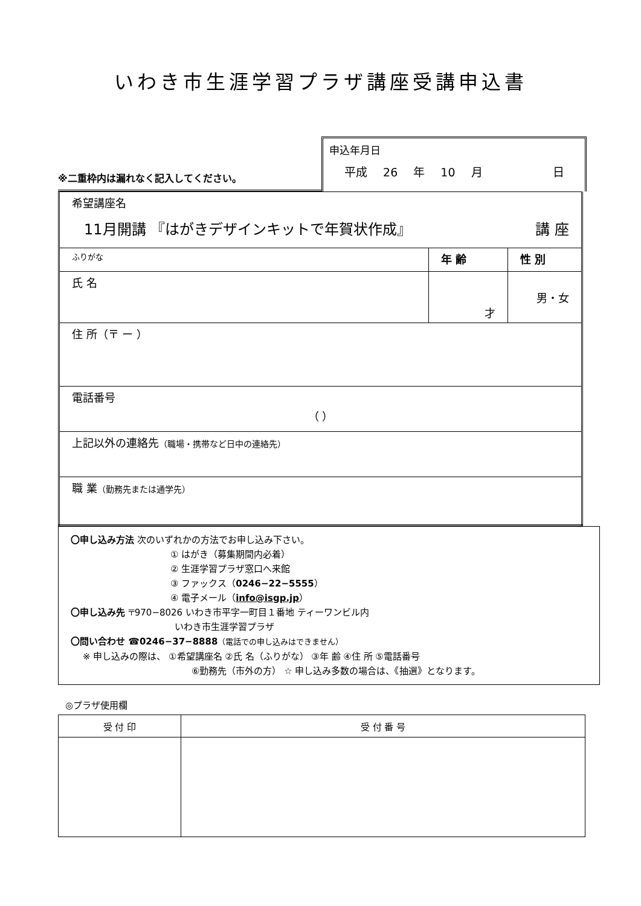いわき市生涯学習プラザ講座受講申込書
※二重枠内は漏れなく記入してください。
申込年月日
平成 26 年 10 月 日
| 希望講座名 11月開講 『はがきデザインキットで年賀状作成』 講 座 | | |
| ふりがな | 年 齢 | 性 別 |
| 氏 名 | 才 | 男・女 |
| 住 所（〒 ー ） | | |
| 電話番号 （ ） | | |
| 上記以外の連絡先 （職場・携帯など日中の連絡先） | | |
| 職 業 （勤務先または通学先） | | |
〇申し込み方法 次のいずれかの方法でお申し込み下さい。
① はがき（募集期間内必着）
② 生涯学習プラザ窓口へ来館
③ ファックス（0246−22−5555）
④ 電子メール（info@isgp.jp）
〇申し込み先 〒970−8026 いわき市平字一町目１番地 ティーワンビル内
いわき市生涯学習プラザ
〇問い合わせ ☎0246−37−8888（電話での申し込みはできません）
※ 申し込みの際は、 ①希望講座名 ②氏 名（ふりがな） ③年 齢 ④住 所 ⑤電話番号
⑥勤務先（市外の方） ☆ 申し込み多数の場合は、《抽選》となります。
◎プラザ使用欄
| 受 付 印 | 受 付 番 号 |